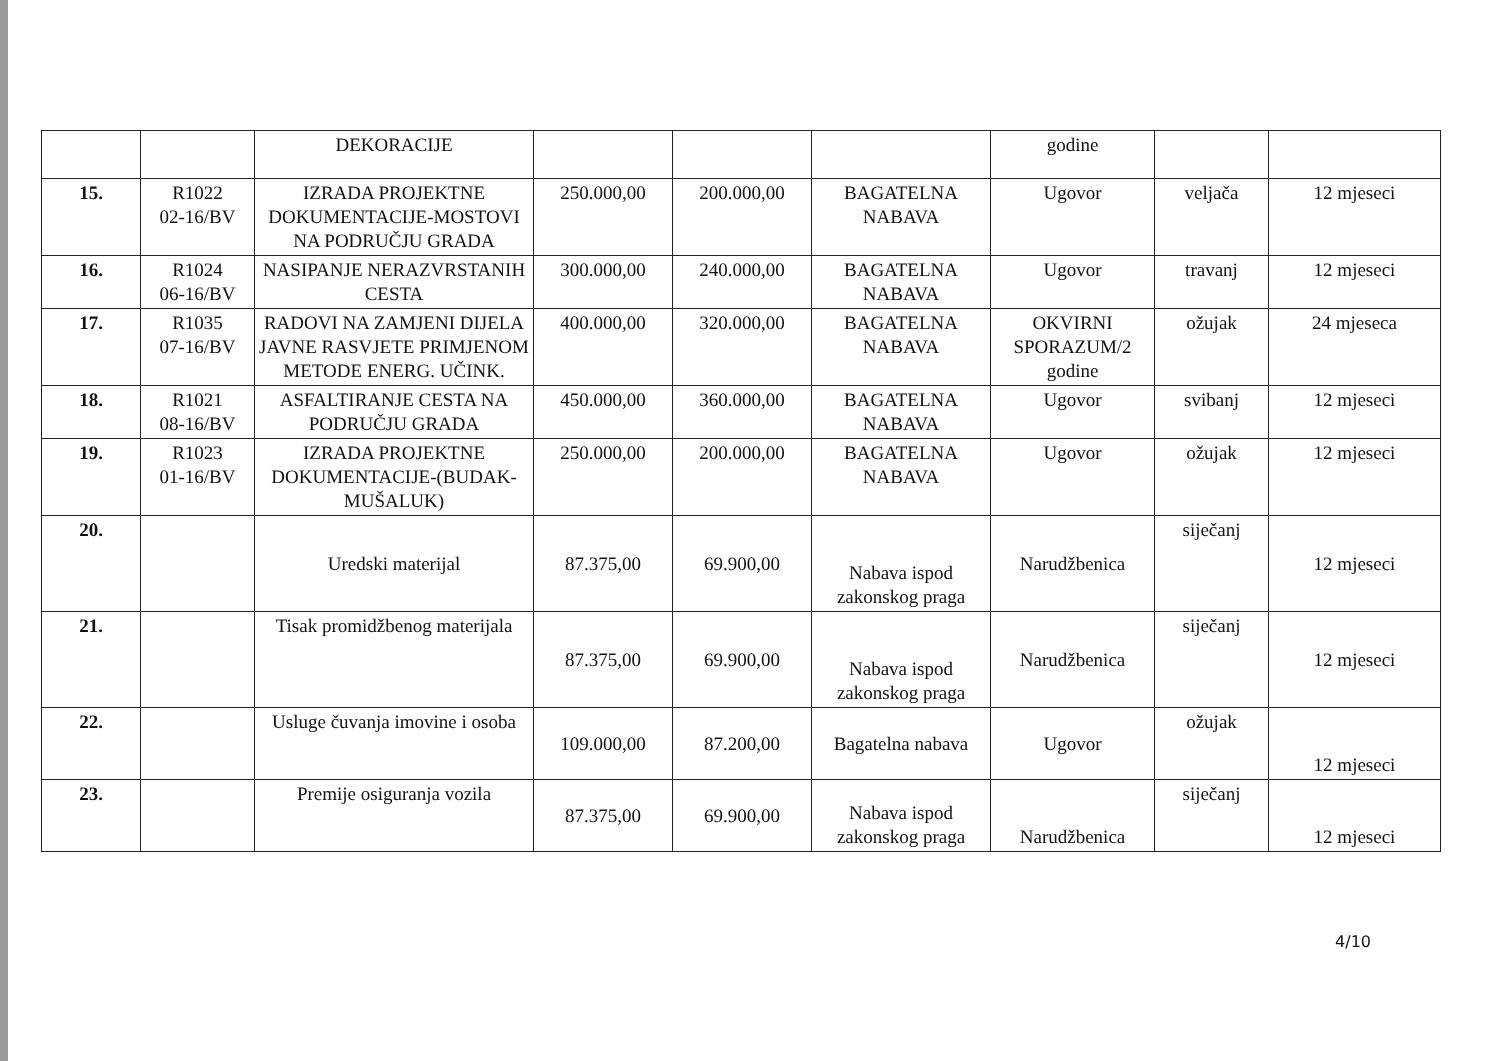| | | DEKORACIJE | | | | godine | | |
| 15. | R1022 02-16/BV | IZRADA PROJEKTNE DOKUMENTACIJE-MOSTOVI NA PODRUČJU GRADA | 250.000,00 | 200.000,00 | BAGATELNA NABAVA | Ugovor | veljača | 12 mjeseci |
| 16. | R1024 06-16/BV | NASIPANJE NERAZVRSTANIH CESTA | 300.000,00 | 240.000,00 | BAGATELNA NABAVA | Ugovor | travanj | 12 mjeseci |
| 17. | R1035 07-16/BV | RADOVI NA ZAMJENI DIJELA JAVNE RASVJETE PRIMJENOM METODE ENERG. UČINK. | 400.000,00 | 320.000,00 | BAGATELNA NABAVA | OKVIRNI SPORAZUM/2 godine | ožujak | 24 mjeseca |
| 18. | R1021 08-16/BV | ASFALTIRANJE CESTA NA PODRUČJU GRADA | 450.000,00 | 360.000,00 | BAGATELNA NABAVA | Ugovor | svibanj | 12 mjeseci |
| 19. | R1023 01-16/BV | IZRADA PROJEKTNE DOKUMENTACIJE-(BUDAK-MUŠALUK) | 250.000,00 | 200.000,00 | BAGATELNA NABAVA | Ugovor | ožujak | 12 mjeseci |
| 20. | | Uredski materijal | 87.375,00 | 69.900,00 | Nabava ispod zakonskog praga | Narudžbenica | siječanj | 12 mjeseci |
| 21. | | Tisak promidžbenog materijala | 87.375,00 | 69.900,00 | Nabava ispod zakonskog praga | Narudžbenica | siječanj | 12 mjeseci |
| 22. | | Usluge čuvanja imovine i osoba | 109.000,00 | 87.200,00 | Bagatelna nabava | Ugovor | ožujak | 12 mjeseci |
| 23. | | Premije osiguranja vozila | 87.375,00 | 69.900,00 | Nabava ispod zakonskog praga | Narudžbenica | siječanj | 12 mjeseci |
4/10